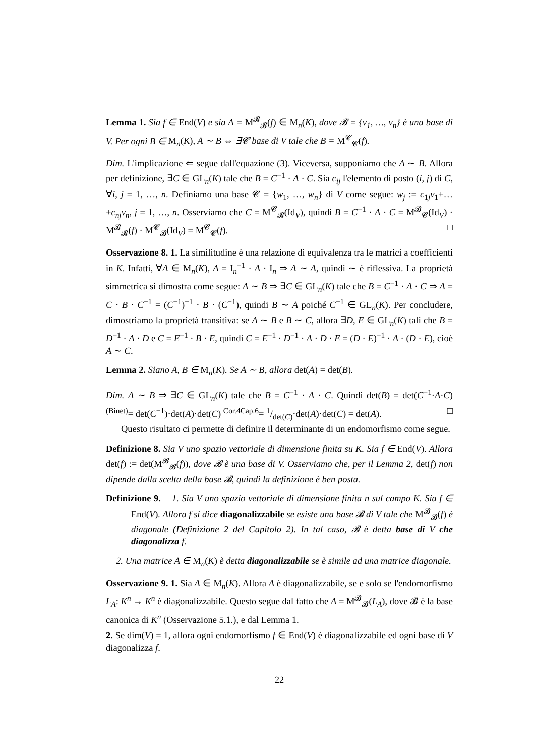Lemma 1. Sia f ∈ End(V) e sia A = M<sup>𝓑</sup><sub>𝓑</sub>(f) ∈ M<sub>n</sub>(K), dove 𝓑 = {v<sub>1</sub>, …, v<sub>n</sub>} è una base di V. Per ogni B ∈ M<sub>n</sub>(K), A ∼ B ⇔ ∃𝓒 base di V tale che B = M<sup>𝓒</sup><sub>𝓒</sub>(f).
Dim. L'implicazione ⇐ segue dall'equazione (3). Viceversa, supponiamo che A ∼ B. Allora per definizione, ∃C ∈ GL<sub>n</sub>(K) tale che B = C<sup>−1</sup> · A · C. Sia c<sub>ij</sub> l'elemento di posto (i, j) di C, ∀i, j = 1, …, n. Definiamo una base 𝓒 = {w<sub>1</sub>, …, w<sub>n</sub>} di V come segue: w<sub>j</sub> := c<sub>1j</sub>v<sub>1</sub>+…+c<sub>nj</sub>v<sub>n</sub>, j = 1, …, n. Osserviamo che C = M<sup>𝓒</sup><sub>𝓑</sub>(Id<sub>V</sub>), quindi B = C<sup>−1</sup> · A · C = M<sup>𝓑</sup><sub>𝓒</sub>(Id<sub>V</sub>) · M<sup>𝓑</sup><sub>𝓑</sub>(f) · M<sup>𝓒</sup><sub>𝓑</sub>(Id<sub>V</sub>) = M<sup>𝓒</sup><sub>𝓒</sub>(f). □
Osservazione 8. 1. La similitudine è una relazione di equivalenza tra le matrici a coefficienti in K. Infatti, ∀A ∈ M<sub>n</sub>(K), A = I<sub>n</sub><sup>−1</sup> · A · I<sub>n</sub> ⇒ A ∼ A, quindi ∼ è riflessiva. La proprietà simmetrica si dimostra come segue: A ∼ B ⇒ ∃C ∈ GL<sub>n</sub>(K) tale che B = C<sup>−1</sup> · A · C ⇒ A = C · B · C<sup>−1</sup> = (C<sup>−1</sup>)<sup>−1</sup> · B · (C<sup>−1</sup>), quindi B ∼ A poiché C<sup>−1</sup> ∈ GL<sub>n</sub>(K). Per concludere, dimostriamo la proprietà transitiva: se A ∼ B e B ∼ C, allora ∃D, E ∈ GL<sub>n</sub>(K) tali che B = D<sup>−1</sup> · A · D e C = E<sup>−1</sup> · B · E, quindi C = E<sup>−1</sup> · D<sup>−1</sup> · A · D · E = (D · E)<sup>−1</sup> · A · (D · E), cioè A ∼ C.
Lemma 2. Siano A, B ∈ M<sub>n</sub>(K). Se A ∼ B, allora det(A) = det(B).
Dim. A ∼ B ⇒ ∃C ∈ GL<sub>n</sub>(K) tale che B = C<sup>−1</sup> · A · C. Quindi det(B) = det(C<sup>−1</sup>·A·C) <sup>(Binet)</sup>= det(C<sup>−1</sup>)·det(A)·det(C) <sup>Cor.4Cap.6</sup>= 1/det(C)·det(A)·det(C) = det(A). □
Questo risultato ci permette di definire il determinante di un endomorfismo come segue.
Definizione 8. Sia V uno spazio vettoriale di dimensione finita su K. Sia f ∈ End(V). Allora det(f) := det(M<sup>𝓑</sup><sub>𝓑</sub>(f)), dove 𝓑 è una base di V. Osserviamo che, per il Lemma 2, det(f) non dipende dalla scelta della base 𝓑, quindi la definizione è ben posta.
Definizione 9. 1. Sia V uno spazio vettoriale di dimensione finita n sul campo K. Sia f ∈ End(V). Allora f si dice diagonalizzabile se esiste una base 𝓑 di V tale che M<sup>𝓑</sup><sub>𝓑</sub>(f) è diagonale (Definizione 2 del Capitolo 2). In tal caso, 𝓑 è detta base di V che diagonalizza f.
2. Una matrice A ∈ M<sub>n</sub>(K) è detta diagonalizzabile se è simile ad una matrice diagonale.
Osservazione 9. 1. Sia A ∈ M<sub>n</sub>(K). Allora A è diagonalizzabile, se e solo se l'endomorfismo L<sub>A</sub>: K<sup>n</sup> → K<sup>n</sup> è diagonalizzabile. Questo segue dal fatto che A = M<sup>𝓑</sup><sub>𝓑</sub>(L<sub>A</sub>), dove 𝓑 è la base canonica di K<sup>n</sup> (Osservazione 5.1.), e dal Lemma 1.
2. Se dim(V) = 1, allora ogni endomorfismo f ∈ End(V) è diagonalizzabile ed ogni base di V diagonalizza f.
22